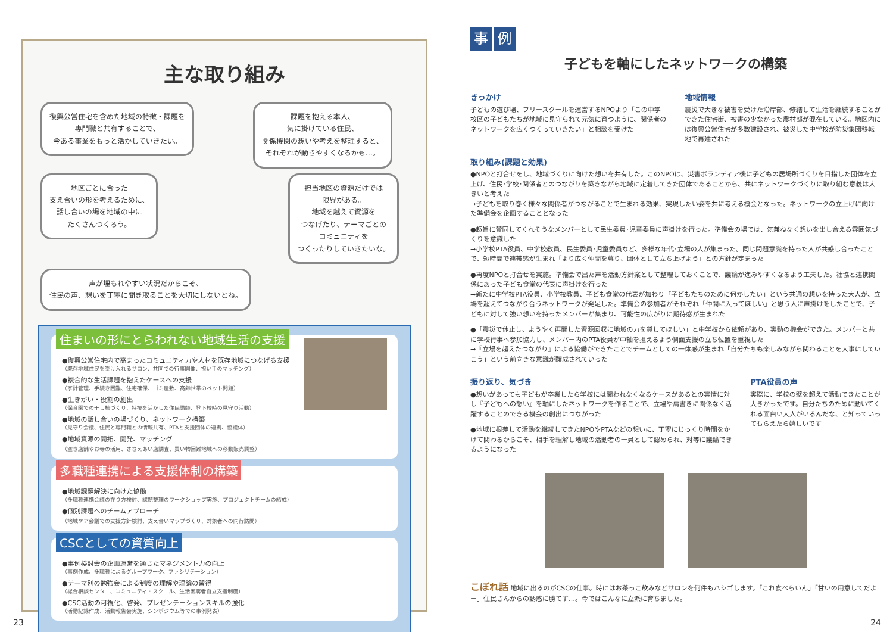主な取り組み
復興公営住宅を含めた地域の特徴・課題を
専門職と共有することで、
今ある事業をもっと活かしていきたい。
課題を抱える本人、
気に掛けている住民、
関係機関の想いや考えを整理すると、
それぞれが動きやすくなるかも…。
地区ごとに合った
支え合いの形を考えるために、
話し合いの場を地域の中に
たくさんつくろう。
担当地区の資源だけでは
限界がある。
地域を越えて資源を
つなげたり、テーマごとの
コミュニティを
つくったりしていきたいな。
声が埋もれやすい状況だからこそ、
住民の声、想いを丁寧に聞き取ることを大切にしないとね。
住まいの形にとらわれない地域生活の支援
●復興公営住宅内で高まったコミュニティ力や人材を既存地域につなげる支援
（既存地域住民を受け入れるサロン、共同での行事開催、担い手のマッチング）
●複合的な生活課題を抱えたケースへの支援
（家計管理、手続き困難、住宅確保、ゴミ屋敷、高齢世帯のペット問題）
●生きがい・役割の創出
（保育園での干し柿づくり、特技を活かした住民講師、登下校時の見守り活動）
●地域の話し合いの場づくり、ネットワーク構築
（見守り会議、住民と専門職との情報共有、PTAと支援団体の連携、協議体）
●地域資源の開拓、開発、マッチング
（空き店舗やお寺の活用、ささえあい店調査、買い物困難地域への移動販売調整）
多職種連携による支援体制の構築
●地域課題解決に向けた協働
（多職種連携会議の在り方検討、課題整理のワークショップ実施、プロジェクトチームの結成）
●個別課題へのチームアプローチ
（地域ケア会議での支援方針検討、支え合いマップづくり、対象者への同行訪問）
CSCとしての資質向上
●事例検討会の企画運営を通じたマネジメント力の向上
（事例作成、多職種によるグループワーク、ファシリテーション）
●テーマ別の勉強会による制度の理解や理論の習得
（総合相談センター、コミュニティ・スクール、生活困窮者自立支援制度）
●CSC活動の可視化、啓発、プレゼンテーションスキルの強化
（活動記録作成、活動報告会実施、シンポジウム等での事例発表）
23
事 例
子どもを軸にしたネットワークの構築
きっかけ
子どもの遊び場、フリースクールを運営するNPOより「この中学校区の子どもたちが地域に見守られて元気に育つように、関係者のネットワークを広くつくっていきたい」と相談を受けた
地域情報
震災で大きな被害を受けた沿岸部、修繕して生活を継続することができた住宅街、被害の少なかった農村部が混在している。地区内には復興公営住宅が多数建設され、被災した中学校が防災集団移転地で再建された
取り組み(課題と効果)
●NPOと打合せをし、地域づくりに向けた想いを共有した。このNPOは、災害ボランティア後に子どもの居場所づくりを目指した団体を立上げ、住民･学校･関係者とのつながりを築きながら地域に定着してきた団体であることから、共にネットワークづくりに取り組む意義は大きいと考えた
→子どもを取り巻く様々な関係者がつながることで生まれる効果、実現したい姿を共に考える機会となった。ネットワークの立上げに向けた準備会を企画することとなった
●趣旨に賛同してくれそうなメンバーとして民生委員･児童委員に声掛けを行った。準備会の場では、気兼ねなく想いを出し合える雰囲気づくりを意識した
→小学校PTA役員、中学校教員、民生委員･児童委員など、多様な年代･立場の人が集まった。同じ問題意識を持った人が共感し合ったことで、短時間で連帯感が生まれ「より広く仲間を募り、団体として立ち上げよう」との方針が定まった
●再度NPOと打合せを実施。準備会で出た声を活動方針案として整理しておくことで、議論が進みやすくなるよう工夫した。社協と連携関係にあった子ども食堂の代表に声掛けを行った
→新たに中学校PTA役員、小学校教員、子ども食堂の代表が加わり「子どもたちのために何かしたい」という共通の想いを持った大人が、立場を超えてつながり合うネットワークが発足した。準備会の参加者がそれぞれ「仲間に入ってほしい」と思う人に声掛けをしたことで、子どもに対して強い想いを持ったメンバーが集まり、可能性の広がりに期待感が生まれた
●「震災で休止し、ようやく再開した資源回収に地域の力を貸してほしい」と中学校から依頼があり、実動の機会ができた。メンバーと共に学校行事へ参加協力し、メンバー内のPTA役員が中軸を担えるよう側面支援の立ち位置を重視した
→『立場を超えたつながり』による協働ができたことでチームとしての一体感が生まれ「自分たちも楽しみながら関わることを大事にしていこう」という前向きな意識が醸成されていった
振り返り、気づき
●想いがあっても子どもが卒業したら学校には関われなくなるケースがあるとの実情に対し『子どもへの想い』を軸にしたネットワークを作ることで、立場や肩書きに関係なく活躍することのできる機会の創出につながった
●地域に根差して活動を継続してきたNPOやPTAなどの想いに、丁寧にじっくり時間をかけて関わるからこそ、相手を理解し地域の活動者の一員として認められ、対等に議論できるようになった
PTA役員の声
実際に、学校の壁を超えて活動できたことが大きかったです。自分たちのために動いてくれる面白い大人がいるんだな、と知っていってもらえたら嬉しいです
こぼれ話 地域に出るのがCSCの仕事。時にはお茶っこ飲みなどサロンを何件もハシゴします。「これ食べらいん」「甘いの用意してだよー」住民さんからの誘惑に勝てず…。今ではこんなに立派に育ちました。
24